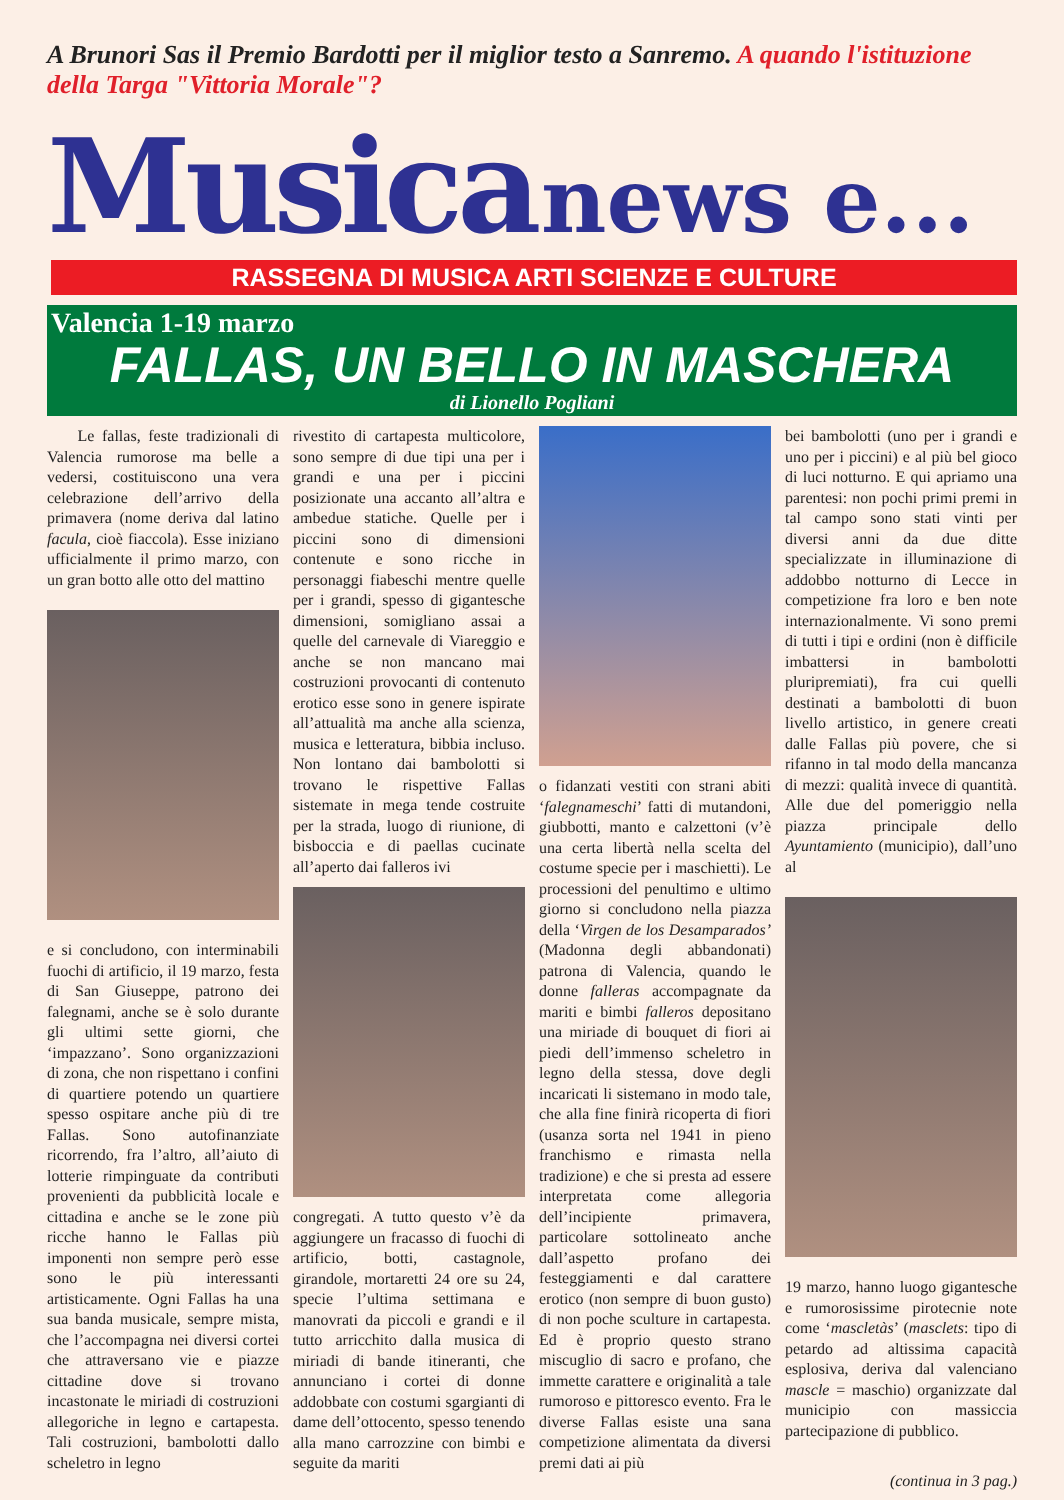A Brunori Sas il Premio Bardotti per il miglior testo a Sanremo. A quando l'istituzione della Targa "Vittoria Morale"?
Musica news e...
RASSEGNA DI MUSICA ARTI SCIENZE E CULTURE
Valencia 1-19 marzo
FALLAS, UN BELLO IN MASCHERA
di Lionello Pogliani
Le fallas, feste tradizionali di Valencia rumorose ma belle a vedersi, costituiscono una vera celebrazione dell’arrivo della primavera (nome deriva dal latino facula, cioè fiaccola). Esse iniziano ufficialmente il primo marzo, con un gran botto alle otto del mattino
e si concludono, con interminabili fuochi di artificio, il 19 marzo, festa di San Giuseppe, patrono dei falegnami, anche se è solo durante gli ultimi sette giorni, che ‘impazzano’. Sono organizzazioni di zona, che non rispettano i confini di quartiere potendo un quartiere spesso ospitare anche più di tre Fallas. Sono autofinanziate ricorrendo, fra l’altro, all’aiuto di lotterie rimpinguate da contributi provenienti da pubblicità locale e cittadina e anche se le zone più ricche hanno le Fallas più imponenti non sempre però esse sono le più interessanti artisticamente. Ogni Fallas ha una sua banda musicale, sempre mista, che l’accompagna nei diversi cortei che attraversano vie e piazze cittadine dove si trovano incastonate le miriadi di costruzioni allegoriche in legno e cartapesta. Tali costruzioni, bambolotti dallo scheletro in legno
rivestito di cartapesta multicolore, sono sempre di due tipi una per i grandi e una per i piccini posizionate una accanto all’altra e ambedue statiche. Quelle per i piccini sono di dimensioni contenute e sono ricche in personaggi fiabeschi mentre quelle per i grandi, spesso di gigantesche dimensioni, somigliano assai a quelle del carnevale di Viareggio e anche se non mancano mai costruzioni provocanti di contenuto erotico esse sono in genere ispirate all’attualità ma anche alla scienza, musica e letteratura, bibbia incluso. Non lontano dai bambolotti si trovano le rispettive Fallas sistemate in mega tende costruite per la strada, luogo di riunione, di bisboccia e di paellas cucinate all’aperto dai falleros ivi
congregati. A tutto questo v’è da aggiungere un fracasso di fuochi di artificio, botti, castagnole, girandole, mortaretti 24 ore su 24, specie l’ultima settimana e manovrati da piccoli e grandi e il tutto arricchito dalla musica di miriadi di bande itineranti, che annunciano i cortei di donne addobbate con costumi sgargianti di dame dell’ottocento, spesso tenendo alla mano carrozzine con bimbi e seguite da mariti
o fidanzati vestiti con strani abiti ‘falegnameschi’ fatti di mutandoni, giubbotti, manto e calzettoni (v’è una certa libertà nella scelta del costume specie per i maschietti). Le processioni del penultimo e ultimo giorno si concludono nella piazza della ‘Virgen de los Desamparados’ (Madonna degli abbandonati) patrona di Valencia, quando le donne falleras accompagnate da mariti e bimbi falleros depositano una miriade di bouquet di fiori ai piedi dell’immenso scheletro in legno della stessa, dove degli incaricati li sistemano in modo tale, che alla fine finirà ricoperta di fiori (usanza sorta nel 1941 in pieno franchismo e rimasta nella tradizione) e che si presta ad essere interpretata come allegoria dell’incipiente primavera, particolare sottolineato anche dall’aspetto profano dei festeggiamenti e dal carattere erotico (non sempre di buon gusto) di non poche sculture in cartapesta. Ed è proprio questo strano miscuglio di sacro e profano, che immette carattere e originalità a tale rumoroso e pittoresco evento. Fra le diverse Fallas esiste una sana competizione alimentata da diversi premi dati ai più
bei bambolotti (uno per i grandi e uno per i piccini) e al più bel gioco di luci notturno. E qui apriamo una parentesi: non pochi primi premi in tal campo sono stati vinti per diversi anni da due ditte specializzate in illuminazione di addobbo notturno di Lecce in competizione fra loro e ben note internazionalmente. Vi sono premi di tutti i tipi e ordini (non è difficile imbattersi in bambolotti pluripremiati), fra cui quelli destinati a bambolotti di buon livello artistico, in genere creati dalle Fallas più povere, che si rifanno in tal modo della mancanza di mezzi: qualità invece di quantità. Alle due del pomeriggio nella piazza principale dello Ayuntamiento (municipio), dall’uno al
19 marzo, hanno luogo gigantesche e rumorosissime pirotecnie note come ‘mascletàs’ (masclets: tipo di petardo ad altissima capacità esplosiva, deriva dal valenciano mascle = maschio) organizzate dal municipio con massiccia partecipazione di pubblico.
(continua in 3 pag.)